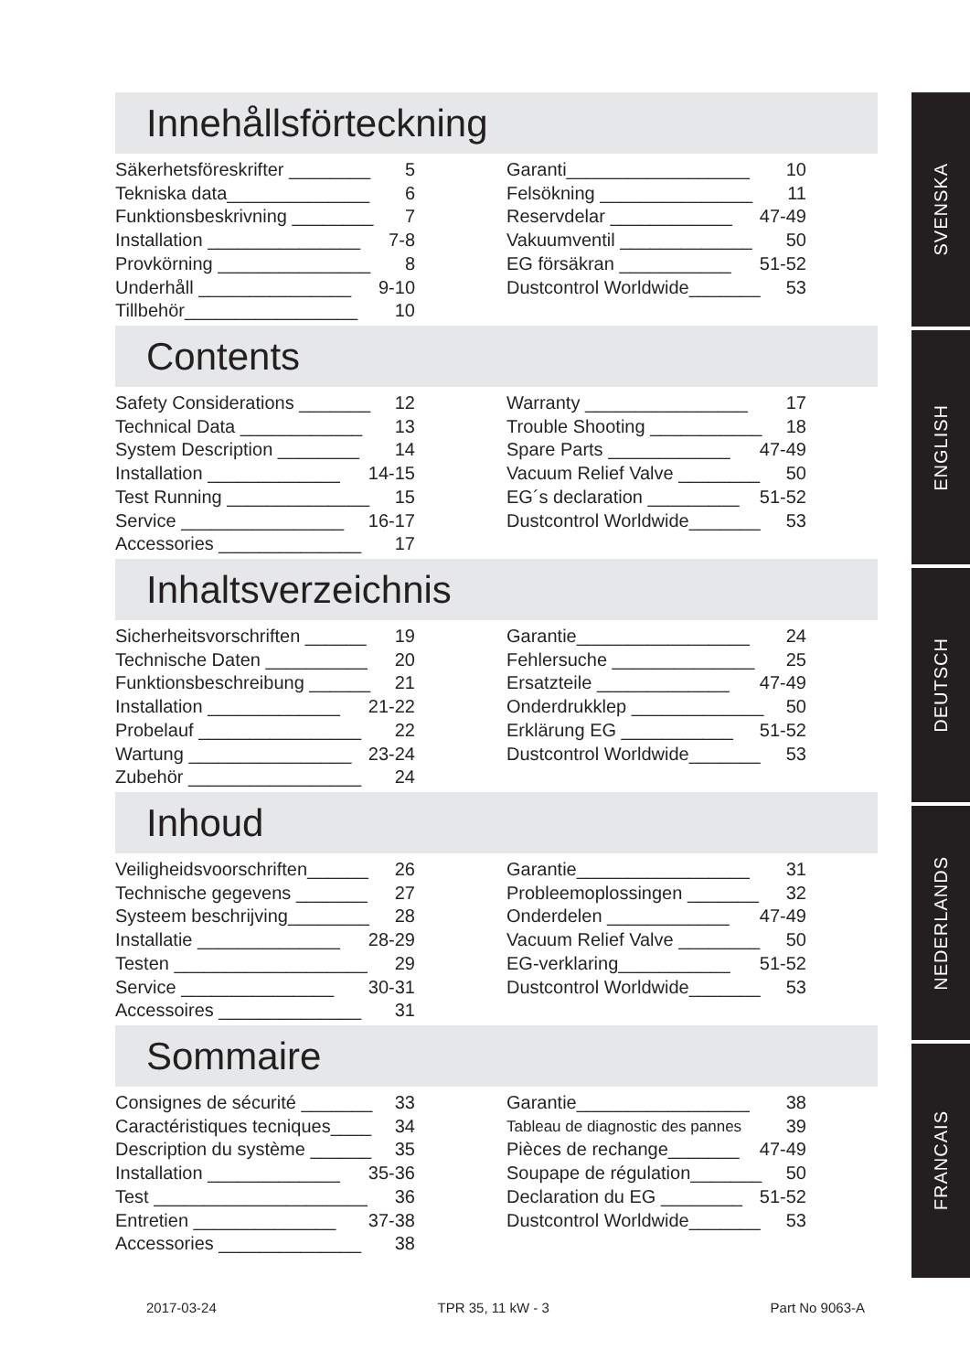Innehållsförteckning
Säkerhetsföreskrifter ________ 5
Tekniska data______________ 6
Funktionsbeskrivning ________ 7
Installation _______________ 7-8
Provkörning _______________ 8
Underhåll _______________ 9-10
Tillbehör_________________ 10
Garanti__________________ 10
Felsökning _______________ 11
Reservdelar ____________ 47-49
Vakuumventil _____________ 50
EG försäkran ___________ 51-52
Dustcontrol Worldwide_______ 53
Contents
Safety Considerations _______ 12
Technical Data ____________ 13
System Description ________ 14
Installation _____________ 14-15
Test Running ______________ 15
Service ________________ 16-17
Accessories ______________ 17
Warranty ________________ 17
Trouble Shooting ___________ 18
Spare Parts ____________ 47-49
Vacuum Relief Valve ________ 50
EG´s declaration _________ 51-52
Dustcontrol Worldwide_______ 53
Inhaltsverzeichnis
Sicherheitsvorschriften ______ 19
Technische Daten __________ 20
Funktionsbeschreibung ______ 21
Installation _____________ 21-22
Probelauf ________________ 22
Wartung ________________ 23-24
Zubehör _________________ 24
Garantie_________________ 24
Fehlersuche ______________ 25
Ersatzteile _____________ 47-49
Onderdrukklep _____________ 50
Erklärung EG ___________ 51-52
Dustcontrol Worldwide_______ 53
Inhoud
Veiligheidsvoorschriften______ 26
Technische gegevens _______ 27
Systeem beschrijving________ 28
Installatie ______________ 28-29
Testen ___________________ 29
Service _______________ 30-31
Accessoires ______________ 31
Garantie_________________ 31
Probleemoplossingen _______ 32
Onderdelen ____________ 47-49
Vacuum Relief Valve ________ 50
EG-verklaring___________ 51-52
Dustcontrol Worldwide_______ 53
Sommaire
Consignes de sécurité _______ 33
Caractéristiques tecniques____ 34
Description du système ______ 35
Installation _____________ 35-36
Test _____________________ 36
Entretien ______________ 37-38
Accessories ______________ 38
Garantie_________________ 38
Tableau de diagnostic des pannes 39
Pièces de rechange_______ 47-49
Soupape de régulation_______ 50
Declaration du EG ________ 51-52
Dustcontrol Worldwide_______ 53
SVENSKA
ENGLISH
DEUTSCH
NEDERLANDS
FRANCAIS
2017-03-24 TPR 35, 11 kW - 3 Part No 9063-A